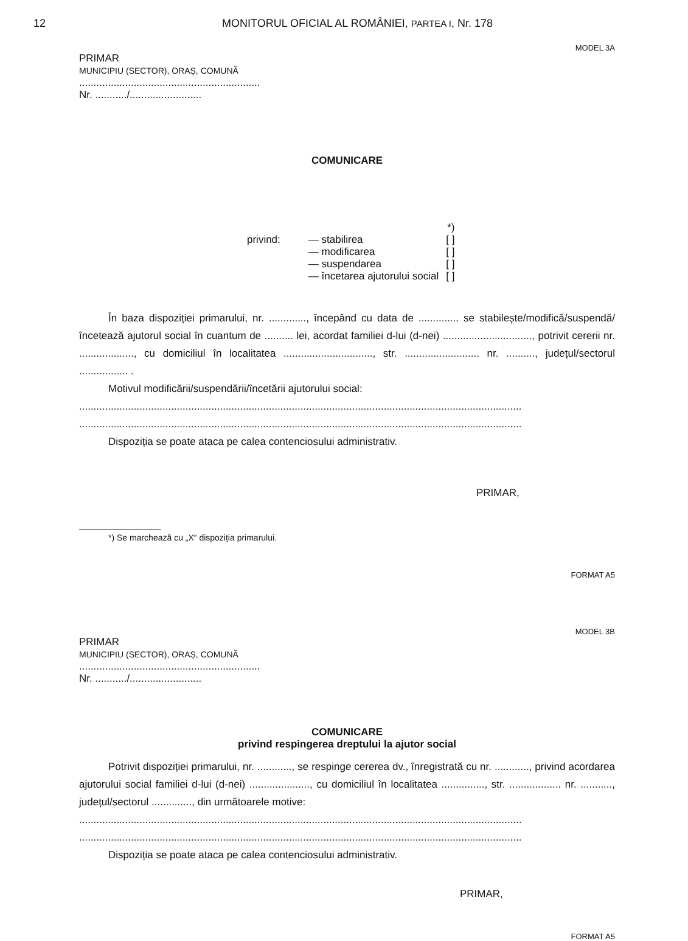12 MONITORUL OFICIAL AL ROMÂNIEI, PARTEA I, Nr. 178
MODEL 3A
PRIMAR
MUNICIPIU (SECTOR), ORAȘ, COMUNĂ
...............................................................
Nr. .........../.........................
COMUNICARE
| | | *) |
| privind: | — stabilirea — modificarea — suspendarea — încetarea ajutorului social | [ ] [ ] [ ] [ ] |
În baza dispoziției primarului, nr. ............., începând cu data de .............. se stabilește/modifică/suspendă/încetează ajutorul social în cuantum de .......... lei, acordat familiei d-lui (d-nei) ..............................., potrivit cererii nr. ..................., cu domiciliul în localitatea ..............................., str. .......................... nr. .........., județul/sectorul ................. .
Motivul modificării/suspendării/încetării ajutorului social:
..........................................................................................................................................................
..........................................................................................................................................................
Dispoziția se poate ataca pe calea contenciosului administrativ.
PRIMAR,
*) Se marchează cu „X“ dispoziția primarului.
FORMAT A5
MODEL 3B
PRIMAR
MUNICIPIU (SECTOR), ORAȘ, COMUNĂ
...............................................................
Nr. .........../.........................
COMUNICARE
privind respingerea dreptului la ajutor social
Potrivit dispoziției primarului, nr. ............, se respinge cererea dv., înregistrată cu nr. ............, privind acordarea ajutorului social familiei d-lui (d-nei) ....................., cu domiciliul în localitatea ..............., str. .................. nr. ..........., județul/sectorul .............., din următoarele motive:
..........................................................................................................................................................
..........................................................................................................................................................
Dispoziția se poate ataca pe calea contenciosului administrativ.
PRIMAR,
FORMAT A5